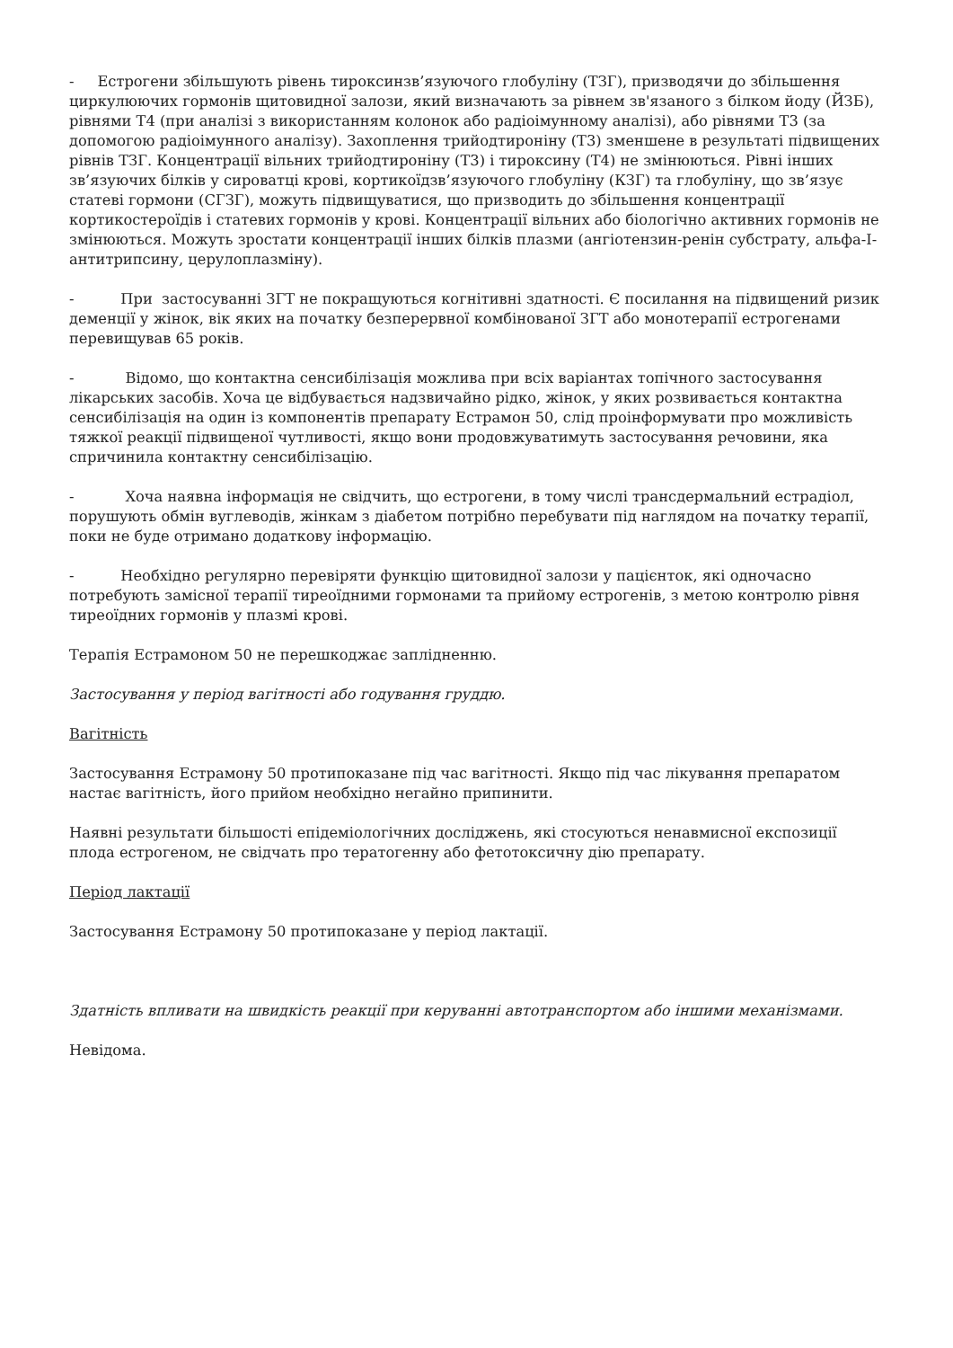- Естрогени збільшують рівень тироксинзв’язуючого глобуліну (ТЗГ), призводячи до збільшення циркулюючих гормонів щитовидної залози, який визначають за рівнем зв'язаного з білком йоду (ЙЗБ), рівнями Т4 (при аналізі з використанням колонок або радіоімунному аналізі), або рівнями Т3 (за допомогою радіоімунного аналізу). Захоплення трийодтироніну (Т3) зменшене в результаті підвищених рівнів ТЗГ. Концентрації вільних трийодтироніну (Т3) і тироксину (Т4) не змінюються. Рівні інших зв’язуючих білків у сироватці крові, кортикоїдзв’язуючого глобуліну (КЗГ) та глобуліну, що зв’язує статеві гормони (СГЗГ), можуть підвищуватися, що призводить до збільшення концентрації кортикостероїдів і статевих гормонів у крові. Концентрації вільних або біологічно активних гормонів не змінюються. Можуть зростати концентрації інших білків плазми (ангіотензин-ренін субстрату, альфа-I-антитрипсину, церулоплазміну).
- При застосуванні ЗГТ не покращуються когнітивні здатності. Є посилання на підвищений ризик деменції у жінок, вік яких на початку безперервної комбінованої ЗГТ або монотерапії естрогенами перевищував 65 років.
- Відомо, що контактна сенсибілізація можлива при всіх варіантах топічного застосування лікарських засобів. Хоча це відбувається надзвичайно рідко, жінок, у яких розвивається контактна сенсибілізація на один із компонентів препарату Естрамон 50, слід проінформувати про можливість тяжкої реакції підвищеної чутливості, якщо вони продовжуватимуть застосування речовини, яка спричинила контактну сенсибілізацію.
- Хоча наявна інформація не свідчить, що естрогени, в тому числі трансдермальний естрадіол, порушують обмін вуглеводів, жінкам з діабетом потрібно перебувати під наглядом на початку терапії, поки не буде отримано додаткову інформацію.
- Необхідно регулярно перевіряти функцію щитовидної залози у пацієнток, які одночасно потребують замісної терапії тиреоїдними гормонами та прийому естрогенів, з метою контролю рівня тиреоїдних гормонів у плазмі крові.
Терапія Естрамоном 50 не перешкоджає заплідненню.
Застосування у період вагітності або годування груддю.
Вагітність
Застосування Естрамону 50 протипоказане під час вагітності. Якщо під час лікування препаратом настає вагітність, його прийом необхідно негайно припинити.
Наявні результати більшості епідеміологічних досліджень, які стосуються ненавмисної експозиції плода естрогеном, не свідчать про тератогенну або фетотоксичну дію препарату.
Період лактації
Застосування Естрамону 50 протипоказане у період лактації.
Здатність впливати на швидкість реакції при керуванні автотранспортом або іншими механізмами.
Невідома.